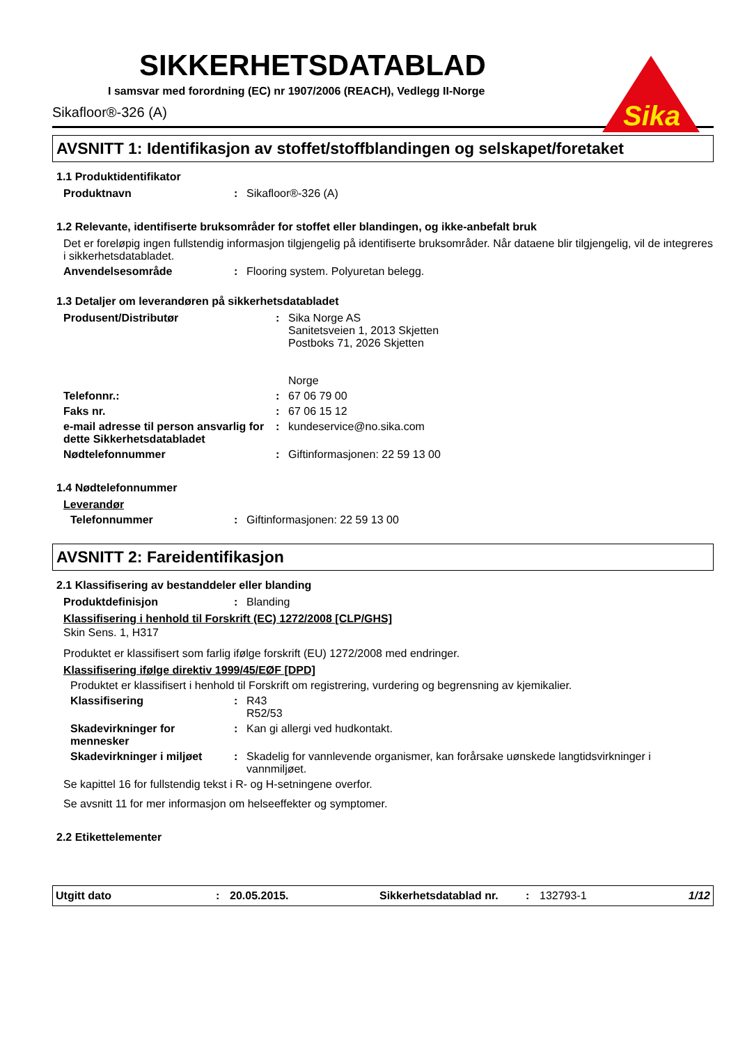Sika
SIKKERHETSDATABLAD
I samsvar med forordning (EC) nr 1907/2006 (REACH), Vedlegg II-Norge
Sikafloor®-326 (A)
AVSNITT 1: Identifikasjon av stoffet/stoffblandingen og selskapet/foretaket
1.1 Produktidentifikator
Produktnavn : Sikafloor®-326 (A)
1.2 Relevante, identifiserte bruksområder for stoffet eller blandingen, og ikke-anbefalt bruk
Det er foreløpig ingen fullstendig informasjon tilgjengelig på identifiserte bruksområder. Når dataene blir tilgjengelig, vil de integreres i sikkerhetsdatabladet.
Anvendelsesområde : Flooring system. Polyuretan belegg.
1.3 Detaljer om leverandøren på sikkerhetsdatabladet
Produsent/Distributør : Sika Norge AS
Sanitetsveien 1, 2013 Skjetten
Postboks 71, 2026 Skjetten
Norge
Telefonnr.: : 67 06 79 00
Faks nr. : 67 06 15 12
e-mail adresse til person ansvarlig for dette Sikkerhetsdatabladet
: kundeservice@no.sika.com
Nødtelefonnummer : Giftinformasjonen: 22 59 13 00
1.4 Nødtelefonnummer
Leverandør
Telefonnummer : Giftinformasjonen: 22 59 13 00
AVSNITT 2: Fareidentifikasjon
2.1 Klassifisering av bestanddeler eller blanding
Produktdefinisjon : Blanding
Klassifisering i henhold til Forskrift (EC) 1272/2008 [CLP/GHS]
Skin Sens. 1, H317
Produktet er klassifisert som farlig ifølge forskrift (EU) 1272/2008 med endringer.
Klassifisering ifølge direktiv 1999/45/EØF [DPD]
Produktet er klassifisert i henhold til Forskrift om registrering, vurdering og begrensning av kjemikalier.
Klassifisering : R43
R52/53
Skadevirkninger for mennesker
: Kan gi allergi ved hudkontakt.
Skadevirkninger i miljøet
: Skadelig for vannlevende organismer, kan forårsake uønskede langtidsvirkninger i vannmiljøet.
Se kapittel 16 for fullstendig tekst i R- og H-setningene overfor.
Se avsnitt 11 for mer informasjon om helseeffekter og symptomer.
2.2 Etikettelementer
Utgitt dato: 20.05.2015. Sikkerhetsdatablad nr.: 132793-1 1/12